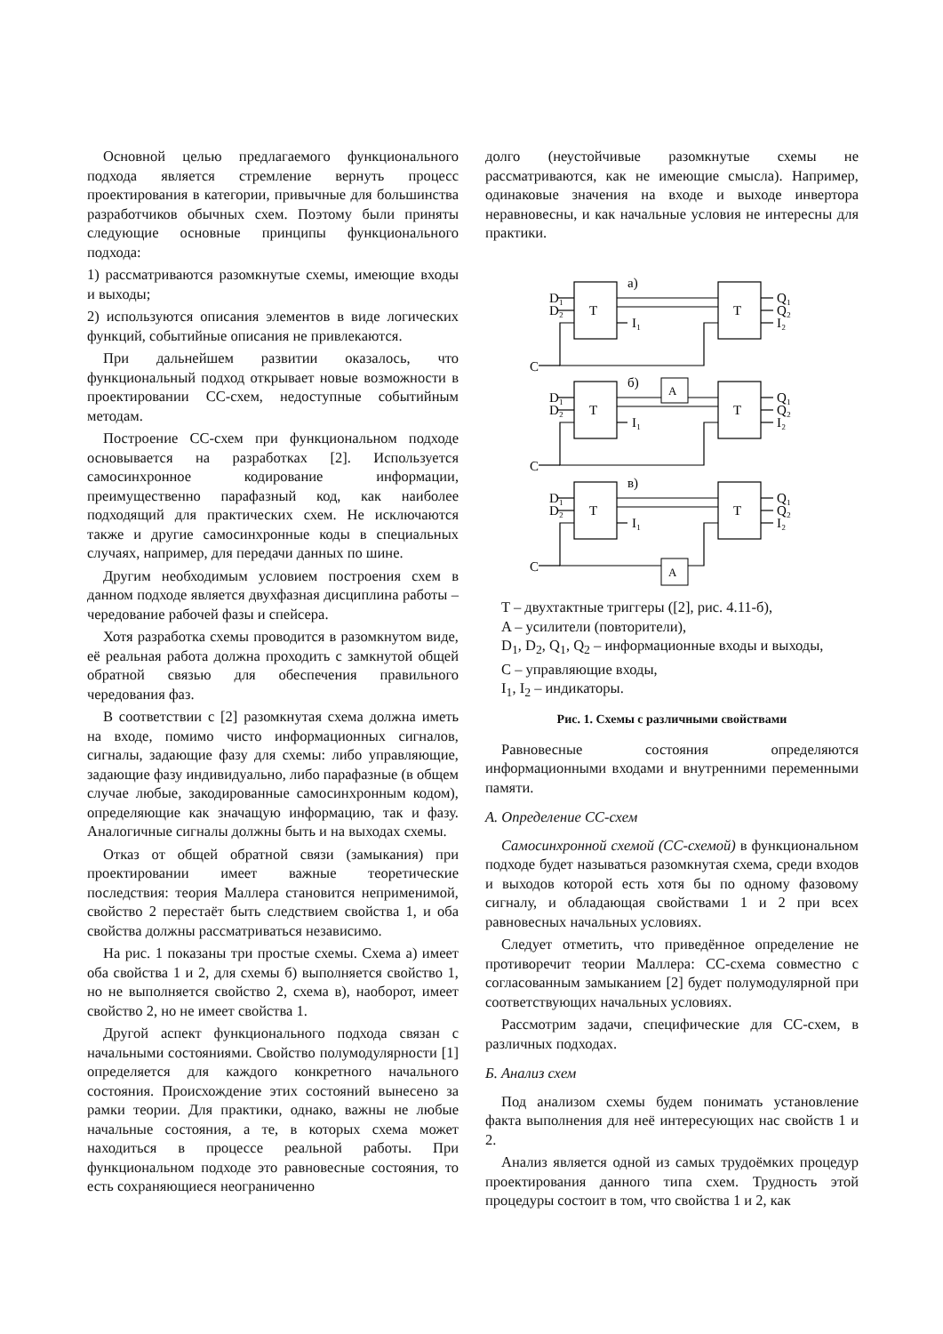Основной целью предлагаемого функционального подхода является стремление вернуть процесс проектирования в категории, привычные для большинства разработчиков обычных схем. Поэтому были приняты следующие основные принципы функционального подхода:
1) рассматриваются разомкнутые схемы, имеющие входы и выходы;
2) используются описания элементов в виде логических функций, событийные описания не привлекаются.
При дальнейшем развитии оказалось, что функциональный подход открывает новые возможности в проектировании СС-схем, недоступные событийным методам.
Построение СС-схем при функциональном подходе основывается на разработках [2]. Используется самосинхронное кодирование информации, преимущественно парафазный код, как наиболее подходящий для практических схем. Не исключаются также и другие самосинхронные коды в специальных случаях, например, для передачи данных по шине.
Другим необходимым условием построения схем в данном подходе является двухфазная дисциплина работы – чередование рабочей фазы и спейсера.
Хотя разработка схемы проводится в разомкнутом виде, её реальная работа должна проходить с замкнутой общей обратной связью для обеспечения правильного чередования фаз.
В соответствии с [2] разомкнутая схема должна иметь на входе, помимо чисто информационных сигналов, сигналы, задающие фазу для схемы: либо управляющие, задающие фазу индивидуально, либо парафазные (в общем случае любые, закодированные самосинхронным кодом), определяющие как значащую информацию, так и фазу. Аналогичные сигналы должны быть и на выходах схемы.
Отказ от общей обратной связи (замыкания) при проектировании имеет важные теоретические последствия: теория Маллера становится неприменимой, свойство 2 перестаёт быть следствием свойства 1, и оба свойства должны рассматриваться независимо.
На рис. 1 показаны три простые схемы. Схема а) имеет оба свойства 1 и 2, для схемы б) выполняется свойство 1, но не выполняется свойство 2, схема в), наоборот, имеет свойство 2, но не имеет свойства 1.
Другой аспект функционального подхода связан с начальными состояниями. Свойство полумодулярности [1] определяется для каждого конкретного начального состояния. Происхождение этих состояний вынесено за рамки теории. Для практики, однако, важны не любые начальные состояния, а те, в которых схема может находиться в процессе реальной работы. При функциональном подходе это равновесные состояния, то есть сохраняющиеся неограниченно
долго (неустойчивые разомкнутые схемы не рассматриваются, как не имеющие смысла). Например, одинаковые значения на входе и выходе инвертора неравновесны, и как начальные условия не интересны для практики.
D₁
D₂
T
T
I₁
Q₁
Q₂
I₂
C
а)
б)
в)
A
A
T – двухтактные триггеры ([2], рис. 4.11-б),
A – усилители (повторители),
D<sub>1</sub>, D<sub>2</sub>, Q<sub>1</sub>, Q<sub>2</sub> – информационные входы и выходы,
C – управляющие входы,
I<sub>1</sub>, I<sub>2</sub> – индикаторы.
Рис. 1. Схемы с различными свойствами
Равновесные состояния определяются информационными входами и внутренними переменными памяти.
А. Определение СС-схем
Самосинхронной схемой (СС-схемой) в функциональном подходе будет называться разомкнутая схема, среди входов и выходов которой есть хотя бы по одному фазовому сигналу, и обладающая свойствами 1 и 2 при всех равновесных начальных условиях.
Следует отметить, что приведённое определение не противоречит теории Маллера: СС-схема совместно с согласованным замыканием [2] будет полумодулярной при соответствующих начальных условиях.
Рассмотрим задачи, специфические для СС-схем, в различных подходах.
Б. Анализ схем
Под анализом схемы будем понимать установление факта выполнения для неё интересующих нас свойств 1 и 2.
Анализ является одной из самых трудоёмких процедур проектирования данного типа схем. Трудность этой процедуры состоит в том, что свойства 1 и 2, как